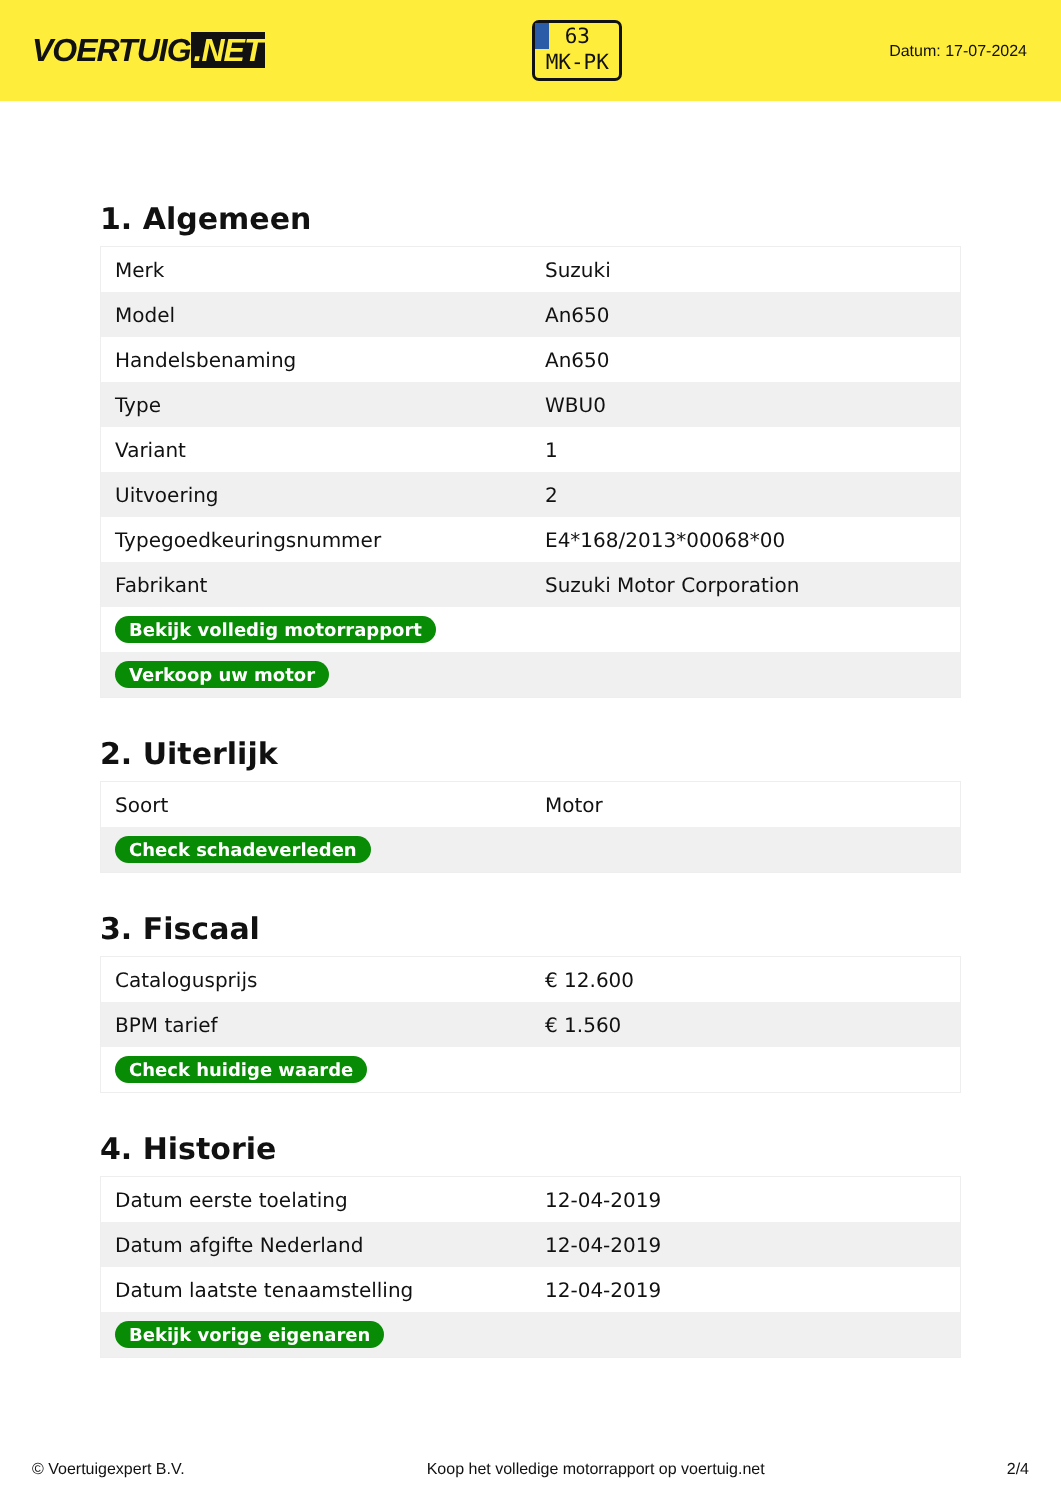VOERTUIG.NET
63
MK-PK
Datum: 17-07-2024
1. Algemeen
| Merk | Suzuki |
| Model | An650 |
| Handelsbenaming | An650 |
| Type | WBU0 |
| Variant | 1 |
| Uitvoering | 2 |
| Typegoedkeuringsnummer | E4*168/2013*00068*00 |
| Fabrikant | Suzuki Motor Corporation |
| Bekijk volledig motorrapport | |
| Verkoop uw motor | |
2. Uiterlijk
| Soort | Motor |
| Check schadeverleden | |
3. Fiscaal
| Catalogusprijs | € 12.600 |
| BPM tarief | € 1.560 |
| Check huidige waarde | |
4. Historie
| Datum eerste toelating | 12-04-2019 |
| Datum afgifte Nederland | 12-04-2019 |
| Datum laatste tenaamstelling | 12-04-2019 |
| Bekijk vorige eigenaren | |
© Voertuigexpert B.V. Koop het volledige motorrapport op voertuig.net 2/4